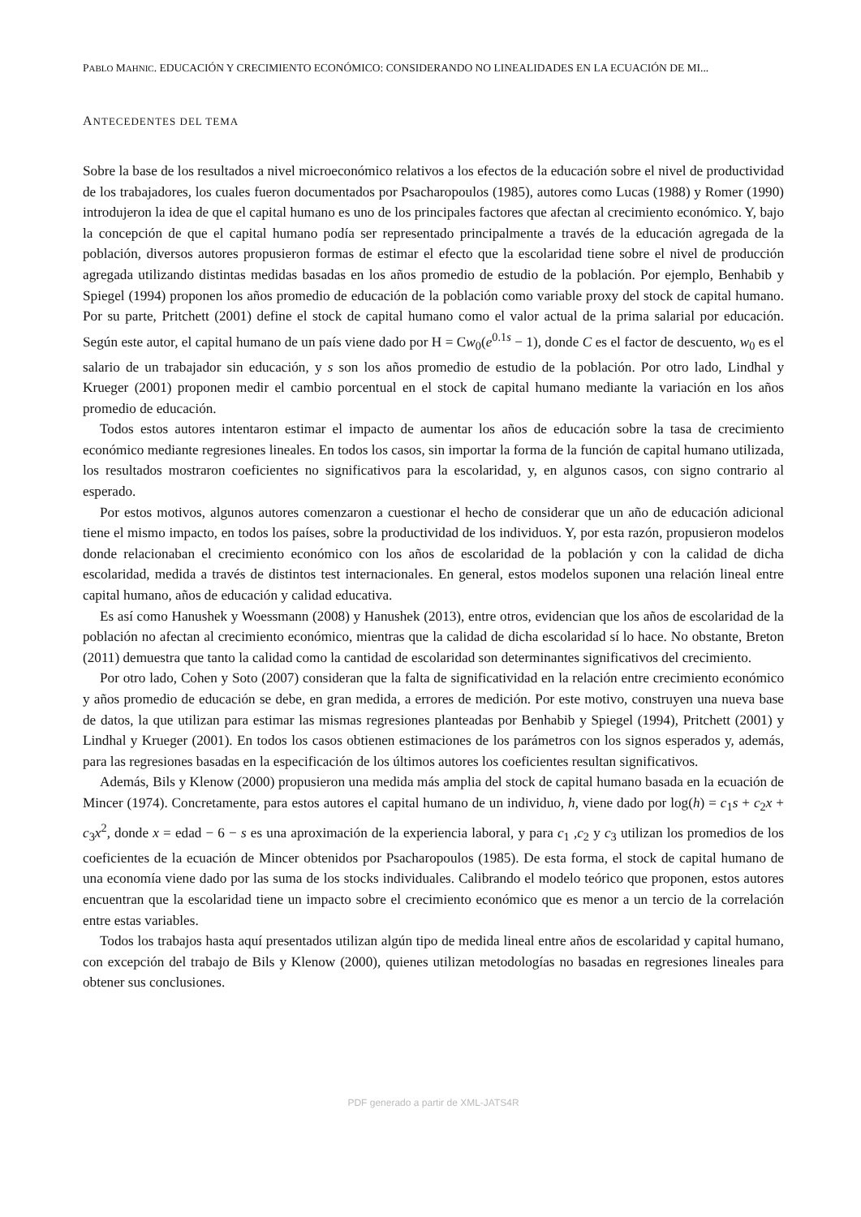PABLO MAHNIC. EDUCACIÓN Y CRECIMIENTO ECONÓMICO: CONSIDERANDO NO LINEALIDADES EN LA ECUACIÓN DE MI...
ANTECEDENTES DEL TEMA
Sobre la base de los resultados a nivel microeconómico relativos a los efectos de la educación sobre el nivel de productividad de los trabajadores, los cuales fueron documentados por Psacharopoulos (1985), autores como Lucas (1988) y Romer (1990) introdujeron la idea de que el capital humano es uno de los principales factores que afectan al crecimiento económico. Y, bajo la concepción de que el capital humano podía ser representado principalmente a través de la educación agregada de la población, diversos autores propusieron formas de estimar el efecto que la escolaridad tiene sobre el nivel de producción agregada utilizando distintas medidas basadas en los años promedio de estudio de la población. Por ejemplo, Benhabib y Spiegel (1994) proponen los años promedio de educación de la población como variable proxy del stock de capital humano. Por su parte, Pritchett (2001) define el stock de capital humano como el valor actual de la prima salarial por educación. Según este autor, el capital humano de un país viene dado por H = Cw<sub>0</sub>(e<sup>0.1s</sup> − 1), donde C es el factor de descuento, w<sub>0</sub> es el salario de un trabajador sin educación, y s son los años promedio de estudio de la población. Por otro lado, Lindhal y Krueger (2001) proponen medir el cambio porcentual en el stock de capital humano mediante la variación en los años promedio de educación.
Todos estos autores intentaron estimar el impacto de aumentar los años de educación sobre la tasa de crecimiento económico mediante regresiones lineales. En todos los casos, sin importar la forma de la función de capital humano utilizada, los resultados mostraron coeficientes no significativos para la escolaridad, y, en algunos casos, con signo contrario al esperado.
Por estos motivos, algunos autores comenzaron a cuestionar el hecho de considerar que un año de educación adicional tiene el mismo impacto, en todos los países, sobre la productividad de los individuos. Y, por esta razón, propusieron modelos donde relacionaban el crecimiento económico con los años de escolaridad de la población y con la calidad de dicha escolaridad, medida a través de distintos test internacionales. En general, estos modelos suponen una relación lineal entre capital humano, años de educación y calidad educativa.
Es así como Hanushek y Woessmann (2008) y Hanushek (2013), entre otros, evidencian que los años de escolaridad de la población no afectan al crecimiento económico, mientras que la calidad de dicha escolaridad sí lo hace. No obstante, Breton (2011) demuestra que tanto la calidad como la cantidad de escolaridad son determinantes significativos del crecimiento.
Por otro lado, Cohen y Soto (2007) consideran que la falta de significatividad en la relación entre crecimiento económico y años promedio de educación se debe, en gran medida, a errores de medición. Por este motivo, construyen una nueva base de datos, la que utilizan para estimar las mismas regresiones planteadas por Benhabib y Spiegel (1994), Pritchett (2001) y Lindhal y Krueger (2001). En todos los casos obtienen estimaciones de los parámetros con los signos esperados y, además, para las regresiones basadas en la especificación de los últimos autores los coeficientes resultan significativos.
Además, Bils y Klenow (2000) propusieron una medida más amplia del stock de capital humano basada en la ecuación de Mincer (1974). Concretamente, para estos autores el capital humano de un individuo, h, viene dado por log(h) = c<sub>1</sub>s + c<sub>2</sub>x + c<sub>3</sub>x<sup>2</sup>, donde x = edad − 6 − s es una aproximación de la experiencia laboral, y para c<sub>1</sub> ,c<sub>2</sub> y c<sub>3</sub> utilizan los promedios de los coeficientes de la ecuación de Mincer obtenidos por Psacharopoulos (1985). De esta forma, el stock de capital humano de una economía viene dado por las suma de los stocks individuales. Calibrando el modelo teórico que proponen, estos autores encuentran que la escolaridad tiene un impacto sobre el crecimiento económico que es menor a un tercio de la correlación entre estas variables.
Todos los trabajos hasta aquí presentados utilizan algún tipo de medida lineal entre años de escolaridad y capital humano, con excepción del trabajo de Bils y Klenow (2000), quienes utilizan metodologías no basadas en regresiones lineales para obtener sus conclusiones.
PDF generado a partir de XML-JATS4R